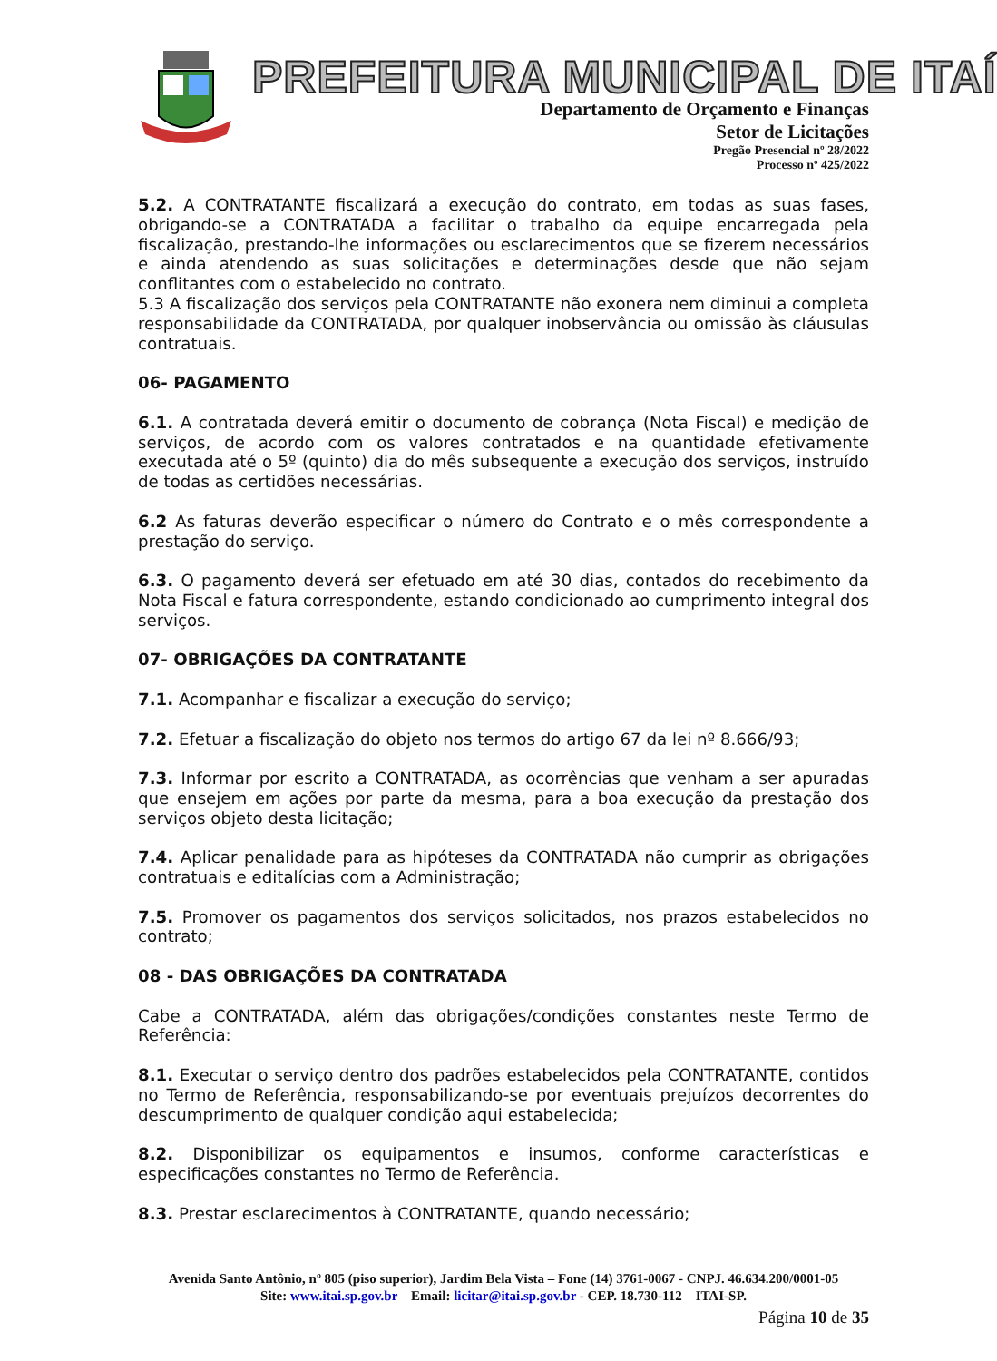PREFEITURA MUNICIPAL DE ITAÍ
Departamento de Orçamento e Finanças
Setor de Licitações
Pregão Presencial nº 28/2022
Processo nº 425/2022
5.2. A CONTRATANTE fiscalizará a execução do contrato, em todas as suas fases, obrigando-se a CONTRATADA a facilitar o trabalho da equipe encarregada pela fiscalização, prestando-lhe informações ou esclarecimentos que se fizerem necessários e ainda atendendo as suas solicitações e determinações desde que não sejam conflitantes com o estabelecido no contrato.
5.3 A fiscalização dos serviços pela CONTRATANTE não exonera nem diminui a completa responsabilidade da CONTRATADA, por qualquer inobservância ou omissão às cláusulas contratuais.
06- PAGAMENTO
6.1. A contratada deverá emitir o documento de cobrança (Nota Fiscal) e medição de serviços, de acordo com os valores contratados e na quantidade efetivamente executada até o 5º (quinto) dia do mês subsequente a execução dos serviços, instruído de todas as certidões necessárias.
6.2 As faturas deverão especificar o número do Contrato e o mês correspondente a prestação do serviço.
6.3. O pagamento deverá ser efetuado em até 30 dias, contados do recebimento da Nota Fiscal e fatura correspondente, estando condicionado ao cumprimento integral dos serviços.
07- OBRIGAÇÕES DA CONTRATANTE
7.1. Acompanhar e fiscalizar a execução do serviço;
7.2. Efetuar a fiscalização do objeto nos termos do artigo 67 da lei nº 8.666/93;
7.3. Informar por escrito a CONTRATADA, as ocorrências que venham a ser apuradas que ensejem em ações por parte da mesma, para a boa execução da prestação dos serviços objeto desta licitação;
7.4. Aplicar penalidade para as hipóteses da CONTRATADA não cumprir as obrigações contratuais e editalícias com a Administração;
7.5. Promover os pagamentos dos serviços solicitados, nos prazos estabelecidos no contrato;
08 - DAS OBRIGAÇÕES DA CONTRATADA
Cabe a CONTRATADA, além das obrigações/condições constantes neste Termo de Referência:
8.1. Executar o serviço dentro dos padrões estabelecidos pela CONTRATANTE, contidos no Termo de Referência, responsabilizando-se por eventuais prejuízos decorrentes do descumprimento de qualquer condição aqui estabelecida;
8.2. Disponibilizar os equipamentos e insumos, conforme características e especificações constantes no Termo de Referência.
8.3. Prestar esclarecimentos à CONTRATANTE, quando necessário;
Avenida Santo Antônio, nº 805 (piso superior), Jardim Bela Vista – Fone (14) 3761-0067 - CNPJ. 46.634.200/0001-05
Site: www.itai.sp.gov.br – Email: licitar@itai.sp.gov.br - CEP. 18.730-112 – ITAI-SP.
Página 10 de 35